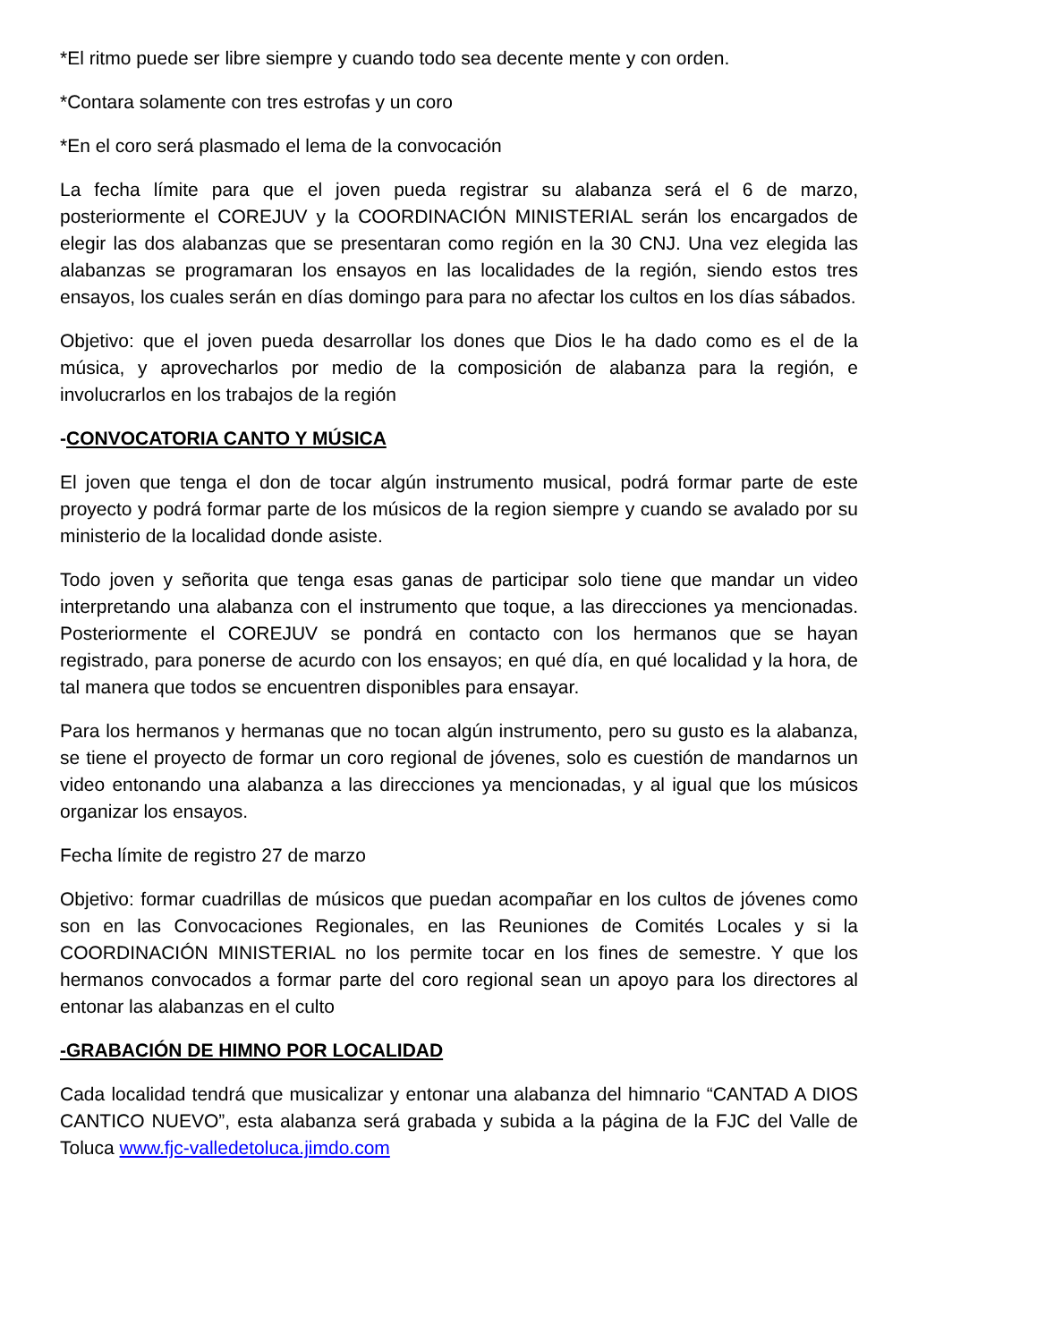*El ritmo puede ser libre siempre y cuando todo sea decente mente y con orden.
*Contara solamente con tres estrofas y un coro
*En el coro será plasmado el lema de la convocación
La fecha límite para que el joven pueda registrar su alabanza será el 6 de marzo, posteriormente el COREJUV y la COORDINACIÓN MINISTERIAL serán los encargados de elegir las dos alabanzas que se presentaran como región en la 30 CNJ. Una vez elegida las alabanzas se programaran los ensayos en las localidades de la región, siendo estos tres ensayos, los cuales serán en días domingo para para no afectar los cultos en los días sábados.
Objetivo: que el joven pueda desarrollar los dones que Dios le ha dado como es el de la música, y aprovecharlos por medio de la composición de alabanza para la región, e involucrarlos en los trabajos de la región
-CONVOCATORIA CANTO Y MÚSICA
El joven que tenga el don de tocar algún instrumento musical, podrá formar parte de este proyecto y podrá formar parte de los músicos de la region siempre y cuando se avalado por su ministerio de la localidad donde asiste.
Todo joven y señorita que tenga esas ganas de participar solo tiene que mandar un video interpretando una alabanza con el instrumento que toque, a las direcciones ya mencionadas. Posteriormente el COREJUV se pondrá en contacto con los hermanos que se hayan registrado, para ponerse de acurdo con los ensayos; en qué día, en qué localidad y la hora, de tal manera que todos se encuentren disponibles para ensayar.
Para los hermanos y hermanas que no tocan algún instrumento, pero su gusto es la alabanza, se tiene el proyecto de formar un coro regional de jóvenes, solo es cuestión de mandarnos un video entonando una alabanza a las direcciones ya mencionadas, y al igual que los músicos organizar los ensayos.
Fecha límite de registro 27 de marzo
Objetivo: formar cuadrillas de músicos que puedan acompañar en los cultos de jóvenes como son en las Convocaciones Regionales, en las Reuniones de Comités Locales y si la COORDINACIÓN MINISTERIAL no los permite tocar en los fines de semestre. Y que los hermanos convocados a formar parte del coro regional sean un apoyo para los directores al entonar las alabanzas en el culto
-GRABACIÓN DE HIMNO POR LOCALIDAD
Cada localidad tendrá que musicalizar y entonar una alabanza del himnario “CANTAD A DIOS CANTICO NUEVO”, esta alabanza será grabada y subida a la página de la FJC del Valle de Toluca www.fjc-valledetoluca.jimdo.com